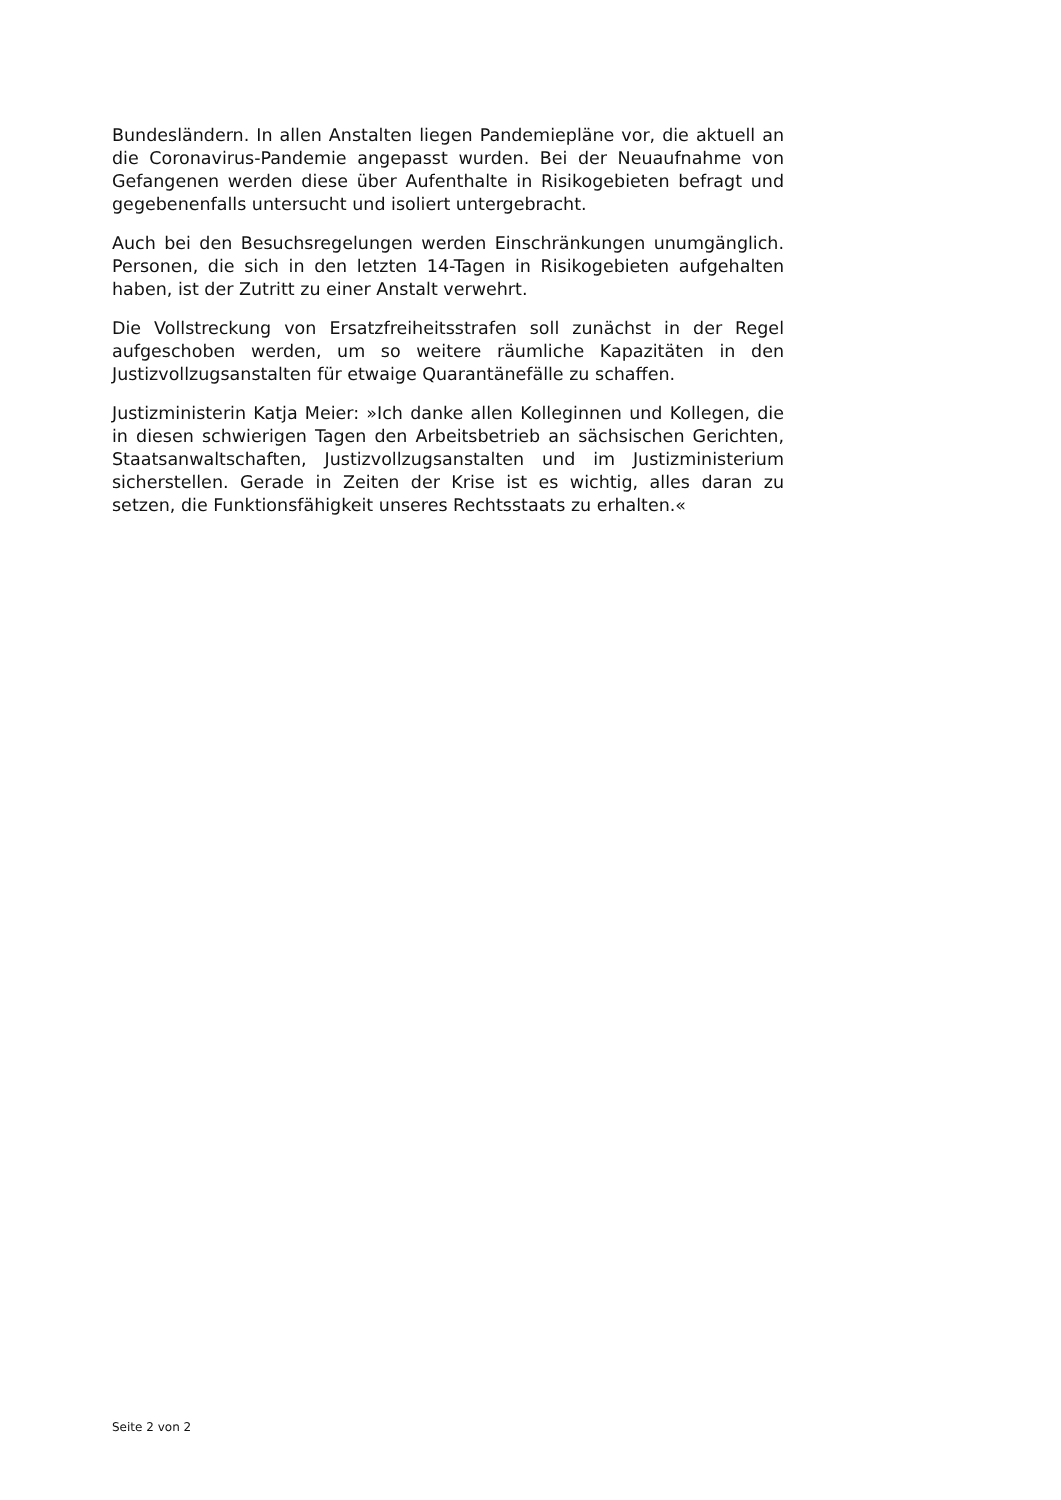Bundesländern. In allen Anstalten liegen Pandemiepläne vor, die aktuell an die Coronavirus-Pandemie angepasst wurden. Bei der Neuaufnahme von Gefangenen werden diese über Aufenthalte in Risikogebieten befragt und gegebenenfalls untersucht und isoliert untergebracht.
Auch bei den Besuchsregelungen werden Einschränkungen unumgänglich. Personen, die sich in den letzten 14-Tagen in Risikogebieten aufgehalten haben, ist der Zutritt zu einer Anstalt verwehrt.
Die Vollstreckung von Ersatzfreiheitsstrafen soll zunächst in der Regel aufgeschoben werden, um so weitere räumliche Kapazitäten in den Justizvollzugsanstalten für etwaige Quarantänefälle zu schaffen.
Justizministerin Katja Meier: »Ich danke allen Kolleginnen und Kollegen, die in diesen schwierigen Tagen den Arbeitsbetrieb an sächsischen Gerichten, Staatsanwaltschaften, Justizvollzugsanstalten und im Justizministerium sicherstellen. Gerade in Zeiten der Krise ist es wichtig, alles daran zu setzen, die Funktionsfähigkeit unseres Rechtsstaats zu erhalten.«
Seite 2 von 2